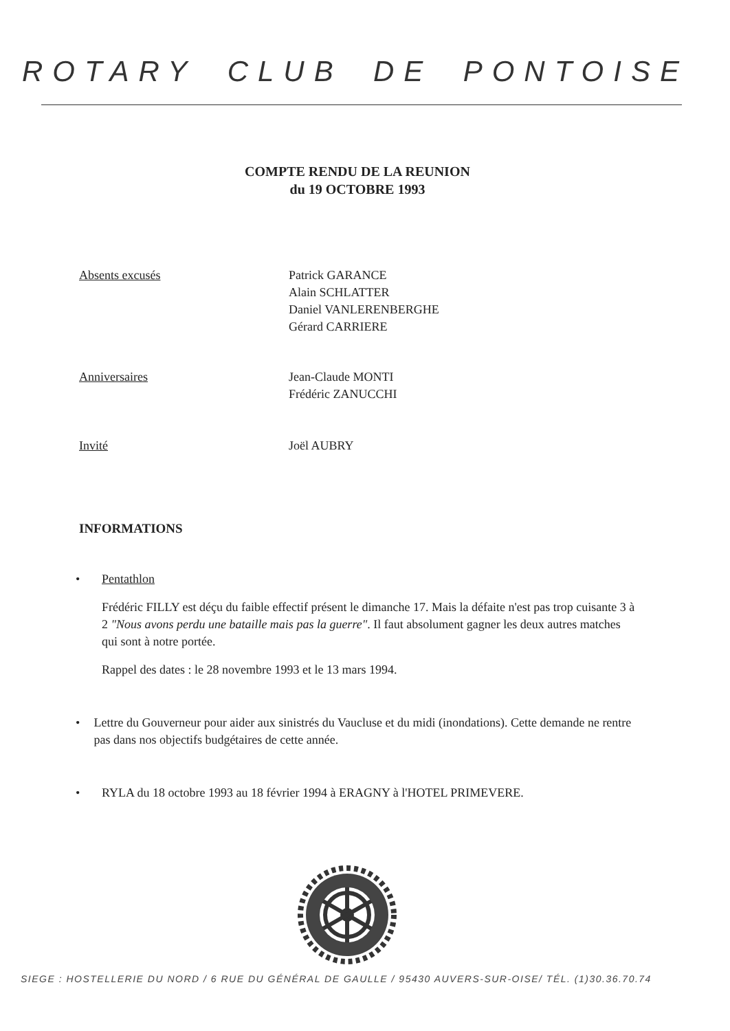ROTARY CLUB DE PONTOISE
COMPTE RENDU DE LA REUNION
du 19 OCTOBRE 1993
Absents excusés Patrick GARANCE
Alain SCHLATTER
Daniel VANLERENBERGHE
Gérard CARRIERE
Anniversaires Jean-Claude MONTI
Frédéric ZANUCCHI
Invité Joël AUBRY
INFORMATIONS
• Pentathlon
Frédéric FILLY est déçu du faible effectif présent le dimanche 17. Mais la défaite n'est pas trop cuisante 3 à 2 "Nous avons perdu une bataille mais pas la guerre". Il faut absolument gagner les deux autres matches qui sont à notre portée.
Rappel des dates : le 28 novembre 1993 et le 13 mars 1994.
• Lettre du Gouverneur pour aider aux sinistrés du Vaucluse et du midi (inondations). Cette demande ne rentre pas dans nos objectifs budgétaires de cette année.
• RYLA du 18 octobre 1993 au 18 février 1994 à ERAGNY à l'HOTEL PRIMEVERE.
SIEGE : HOSTELLERIE DU NORD / 6 RUE DU GÉNÉRAL DE GAULLE / 95430 AUVERS-SUR-OISE/ TÉL. (1)30.36.70.74